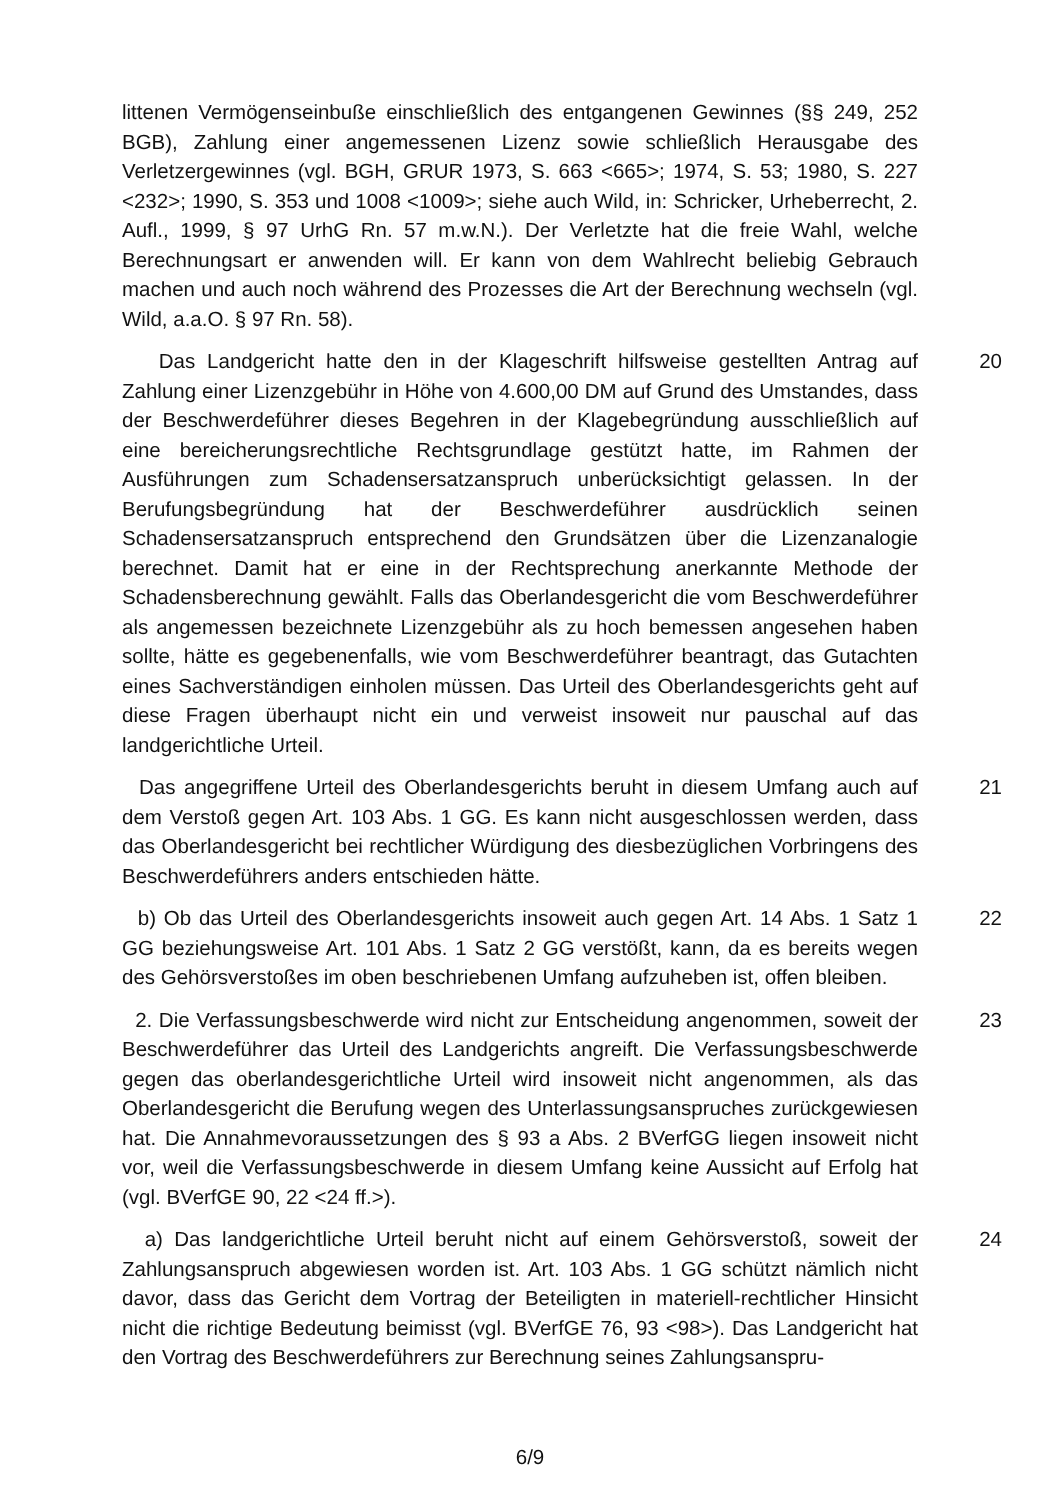littenen Vermögenseinbuße einschließlich des entgangenen Gewinnes (§§ 249, 252 BGB), Zahlung einer angemessenen Lizenz sowie schließlich Herausgabe des Verletzergewinnes (vgl. BGH, GRUR 1973, S. 663 <665>; 1974, S. 53; 1980, S. 227 <232>; 1990, S. 353 und 1008 <1009>; siehe auch Wild, in: Schricker, Urheberrecht, 2. Aufl., 1999, § 97 UrhG Rn. 57 m.w.N.). Der Verletzte hat die freie Wahl, welche Berechnungsart er anwenden will. Er kann von dem Wahlrecht beliebig Gebrauch machen und auch noch während des Prozesses die Art der Berechnung wechseln (vgl. Wild, a.a.O. § 97 Rn. 58).
Das Landgericht hatte den in der Klageschrift hilfsweise gestellten Antrag auf Zahlung einer Lizenzgebühr in Höhe von 4.600,00 DM auf Grund des Umstandes, dass der Beschwerdeführer dieses Begehren in der Klagebegründung ausschließlich auf eine bereicherungsrechtliche Rechtsgrundlage gestützt hatte, im Rahmen der Ausführungen zum Schadensersatzanspruch unberücksichtigt gelassen. In der Berufungsbegründung hat der Beschwerdeführer ausdrücklich seinen Schadensersatzanspruch entsprechend den Grundsätzen über die Lizenzanalogie berechnet. Damit hat er eine in der Rechtsprechung anerkannte Methode der Schadensberechnung gewählt. Falls das Oberlandesgericht die vom Beschwerdeführer als angemessen bezeichnete Lizenzgebühr als zu hoch bemessen angesehen haben sollte, hätte es gegebenenfalls, wie vom Beschwerdeführer beantragt, das Gutachten eines Sachverständigen einholen müssen. Das Urteil des Oberlandesgerichts geht auf diese Fragen überhaupt nicht ein und verweist insoweit nur pauschal auf das landgerichtliche Urteil.
20
Das angegriffene Urteil des Oberlandesgerichts beruht in diesem Umfang auch auf dem Verstoß gegen Art. 103 Abs. 1 GG. Es kann nicht ausgeschlossen werden, dass das Oberlandesgericht bei rechtlicher Würdigung des diesbezüglichen Vorbringens des Beschwerdeführers anders entschieden hätte.
21
b) Ob das Urteil des Oberlandesgerichts insoweit auch gegen Art. 14 Abs. 1 Satz 1 GG beziehungsweise Art. 101 Abs. 1 Satz 2 GG verstößt, kann, da es bereits wegen des Gehörsverstoßes im oben beschriebenen Umfang aufzuheben ist, offen bleiben.
22
2. Die Verfassungsbeschwerde wird nicht zur Entscheidung angenommen, soweit der Beschwerdeführer das Urteil des Landgerichts angreift. Die Verfassungsbeschwerde gegen das oberlandesgerichtliche Urteil wird insoweit nicht angenommen, als das Oberlandesgericht die Berufung wegen des Unterlassungsanspruches zurückgewiesen hat. Die Annahmevoraussetzungen des § 93 a Abs. 2 BVerfGG liegen insoweit nicht vor, weil die Verfassungsbeschwerde in diesem Umfang keine Aussicht auf Erfolg hat (vgl. BVerfGE 90, 22 <24 ff.>).
23
a) Das landgerichtliche Urteil beruht nicht auf einem Gehörsverstoß, soweit der Zahlungsanspruch abgewiesen worden ist. Art. 103 Abs. 1 GG schützt nämlich nicht davor, dass das Gericht dem Vortrag der Beteiligten in materiell-rechtlicher Hinsicht nicht die richtige Bedeutung beimisst (vgl. BVerfGE 76, 93 <98>). Das Landgericht hat den Vortrag des Beschwerdeführers zur Berechnung seines Zahlungsanspru-
24
6/9